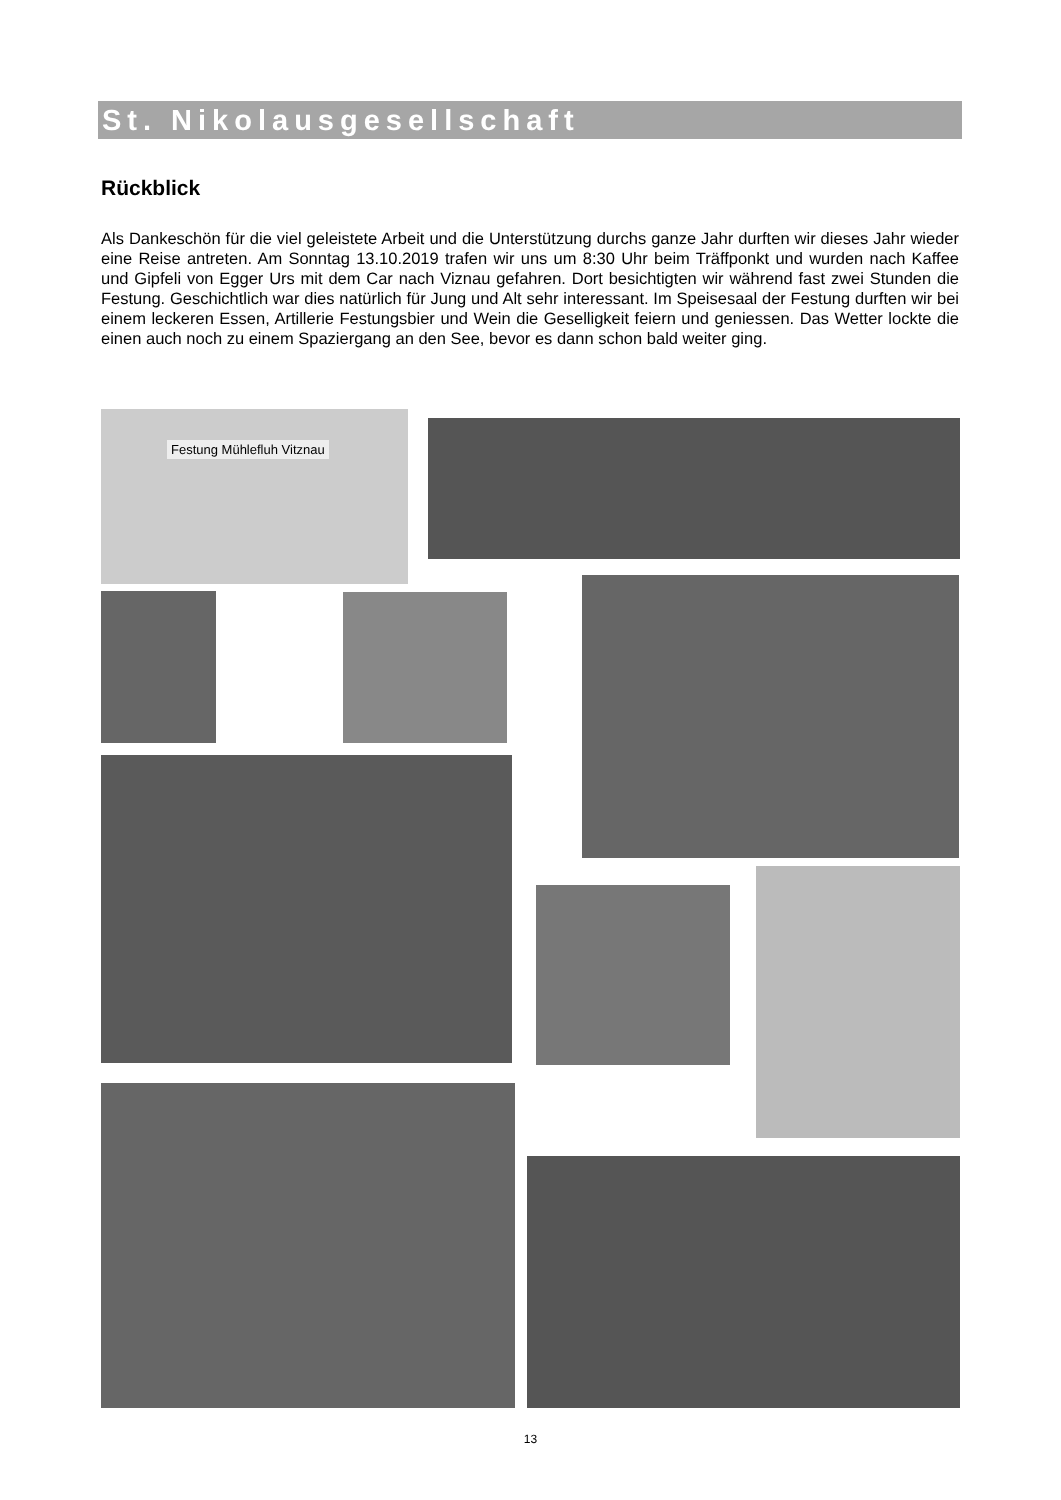St. Nikolausgesellschaft
Rückblick
Als Dankeschön für die viel geleistete Arbeit und die Unterstützung durchs ganze Jahr durften wir dieses Jahr wieder eine Reise antreten. Am Sonntag 13.10.2019 trafen wir uns um 8:30 Uhr beim Träffponkt und wurden nach Kaffee und Gipfeli von Egger Urs mit dem Car nach Viznau gefahren. Dort besichtigten wir während fast zwei Stunden die Festung. Geschichtlich war dies natürlich für Jung und Alt sehr interessant. Im Speisesaal der Festung durften wir bei einem leckeren Essen, Artillerie Festungsbier und Wein die Geselligkeit feiern und geniessen. Das Wetter lockte die einen auch noch zu einem Spaziergang an den See, bevor es dann schon bald weiter ging.
Festung Mühlefluh Vitznau
13